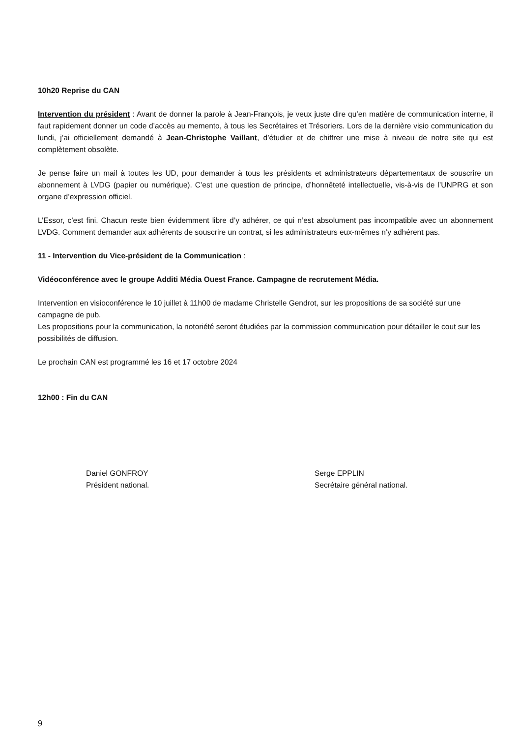10h20 Reprise du CAN
Intervention du président : Avant de donner la parole à Jean-François, je veux juste dire qu’en matière de communication interne, il faut rapidement donner un code d’accès au memento, à tous les Secrétaires et Trésoriers. Lors de la dernière visio communication du lundi, j’ai officiellement demandé à Jean-Christophe Vaillant, d’étudier et de chiffrer une mise à niveau de notre site qui est complètement obsolète.
Je pense faire un mail à toutes les UD, pour demander à tous les présidents et administrateurs départementaux de souscrire un abonnement à LVDG (papier ou numérique). C’est une question de principe, d’honnêteté intellectuelle, vis-à-vis de l’UNPRG et son organe d’expression officiel.
L’Essor, c’est fini. Chacun reste bien évidemment libre d’y adhérer, ce qui n’est absolument pas incompatible avec un abonnement LVDG. Comment demander aux adhérents de souscrire un contrat, si les administrateurs eux-mêmes n’y adhérent pas.
11 - Intervention du Vice-président de la Communication :
Vidéoconférence avec le groupe Additi Média Ouest France. Campagne de recrutement Média.
Intervention en visioconférence le 10 juillet à 11h00 de madame Christelle Gendrot, sur les propositions de sa société sur une campagne de pub.
Les propositions pour la communication, la notoriété seront étudiées par la commission communication pour détailler le cout sur les possibilités de diffusion.
Le prochain CAN est programmé les 16 et 17 octobre 2024
12h00 : Fin du CAN
Daniel GONFROY
Président national.
Serge EPPLIN
Secrétaire général national.
9